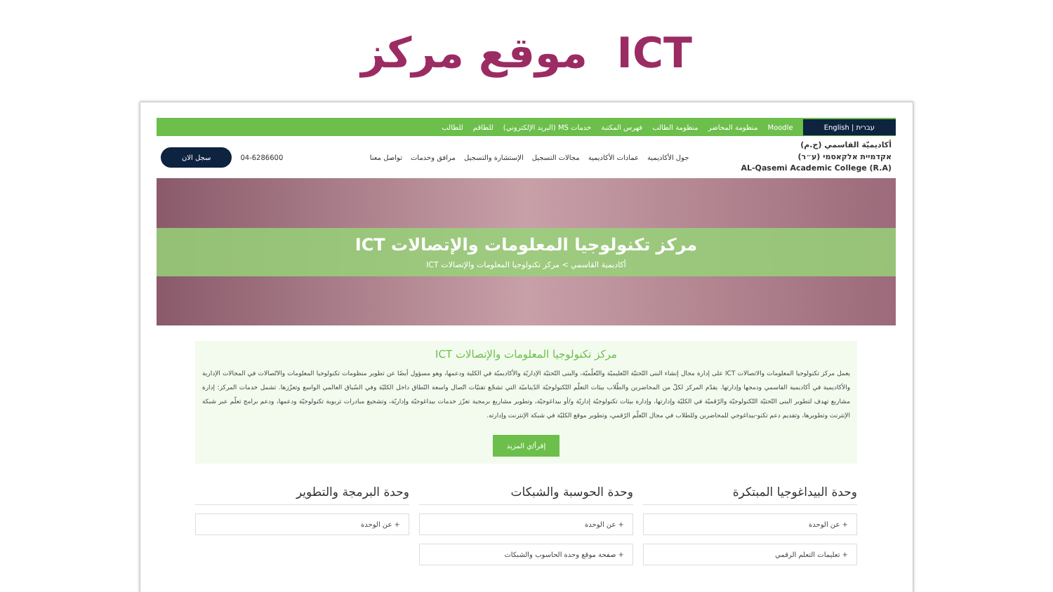موقع مركز ICT
עברית | English Moodle منظومة المحاضر منظومة الطالب فهرس المكتبة خدمات MS (البريد الإلكتروني) للطاقم للطالب
أكاديميّة القاسمي (ج.م)
אקדמיית אלקאסמי (ע״ר)
AL-Qasemi Academic College (R.A)
جول الأكاديمية عمادات الأكاديمية مجالات التسجيل الإستشارة والتسجيل مرافق وخدمات تواصل معنا 04-6286600 سجل الان
مركز تكنولوجيا المعلومات والإتصالات ICT
أكاديمية القاسمي > مركز تكنولوجيا المعلومات والإتصالات ICT
مركز تكنولوجيا المعلومات والإتصالات ICT
يعمل مركز تكنولوجيا المعلومات والاتصالات ICT على إدارة مجال إنشاء البنى التّحتيّة التّعليميّة والتّعلّميّة، والبنى التّحتيّة الإداريّة والأكاديميّة في الكلية ودعمها، وهو مسؤول أيضًا عن تطوير منظومات تكنولوجيا المعلومات والاتّصالات في المجالات الإدارية والأكاديمية في أكاديمية القاسمي ودمجها وإدارتها. يقدّم المركز لكلّ من المحاضرين والطّلاب بيئات التعلّم التّكنولوجيّة الدّيناميّة التي تشجّع تقنيّات اتّصال واسعة النّطاق داخل الكليّة وفي السّياق العالمي الواسع وتعزّزها. تشمل خدمات المركز: إدارة مشاريع تهدف لتطوير البنى التّحتيّة التّكنولوجيّة والرّقميّة في الكليّة وإدارتها، وإدارة بيئات تكنولوجيّة إداريّة و/أو بيداغوجيّة، وتطوير مشاريع برمجية تعزّز خدمات بيداغوجيّة وإداريّة، وتشجيع مبادرات تربوية تكنولوجيّة ودعمها، ودعم برامج تعلّم عبر شبكة الإنترنت وتطويرها، وتقديم دعم تكنو-بيداغوجي للمحاضرين وللطلاب في مجال التّعلّم الرّقمي، وتطوير موقع الكليّة في شبكة الإنترنت وإدارته.
إقرأ/ي المزيد
وحدة البيداغوجيا المبتكرة
+ عن الوحدة
+ تعليمات التعلم الرقمي
وحدة الحوسبة والشبكات
+ عن الوحدة
+ صفحة موقع وحدة الحاسوب والشبكات
وحدة البرمجة والتطوير
+ عن الوحدة